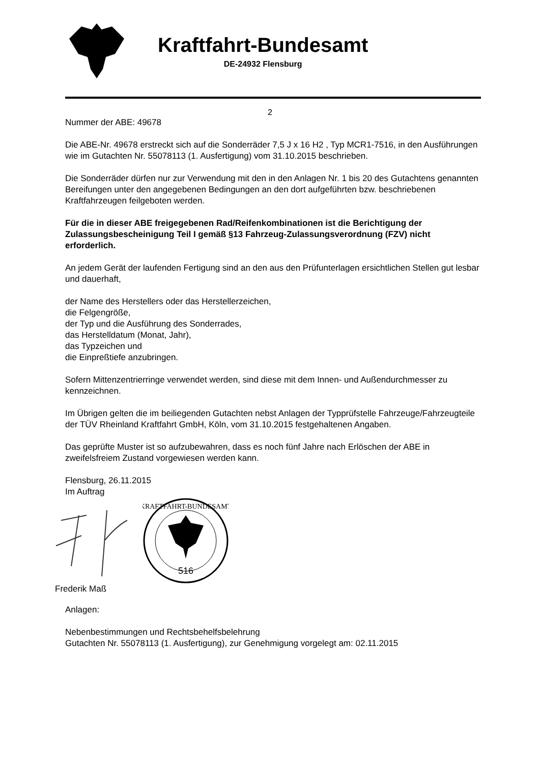Kraftfahrt-Bundesamt
DE-24932 Flensburg
2
Nummer der ABE: 49678
Die ABE-Nr. 49678 erstreckt sich auf die Sonderräder 7,5 J x 16 H2 , Typ MCR1-7516, in den Ausführungen wie im Gutachten Nr. 55078113 (1. Ausfertigung) vom 31.10.2015 beschrieben.
Die Sonderräder dürfen nur zur Verwendung mit den in den Anlagen Nr. 1 bis 20 des Gutachtens genannten Bereifungen unter den angegebenen Bedingungen an den dort aufgeführten bzw. beschriebenen Kraftfahrzeugen feilgeboten werden.
Für die in dieser ABE freigegebenen Rad/Reifenkombinationen ist die Berichtigung der Zulassungsbescheinigung Teil I gemäß §13 Fahrzeug-Zulassungsverordnung (FZV) nicht erforderlich.
An jedem Gerät der laufenden Fertigung sind an den aus den Prüfunterlagen ersichtlichen Stellen gut lesbar und dauerhaft,
der Name des Herstellers oder das Herstellerzeichen,
die Felgengröße,
der Typ und die Ausführung des Sonderrades,
das Herstelldatum (Monat, Jahr),
das Typzeichen und
die Einpreßtiefe anzubringen.
Sofern Mittenzentrierringe verwendet werden, sind diese mit dem Innen- und Außendurchmesser zu kennzeichnen.
Im Übrigen gelten die im beiliegenden Gutachten nebst Anlagen der Typprüfstelle Fahrzeuge/Fahrzeugteile der TÜV Rheinland Kraftfahrt GmbH, Köln, vom 31.10.2015 festgehaltenen Angaben.
Das geprüfte Muster ist so aufzubewahren, dass es noch fünf Jahre nach Erlöschen der ABE in zweifelsfreiem Zustand vorgewiesen werden kann.
Flensburg, 26.11.2015
Im Auftrag
516
KRAFTFAHRT-BUNDESAMT
Frederik Maß
Anlagen:
Nebenbestimmungen und Rechtsbehelfsbelehrung
Gutachten Nr. 55078113 (1. Ausfertigung), zur Genehmigung vorgelegt am: 02.11.2015